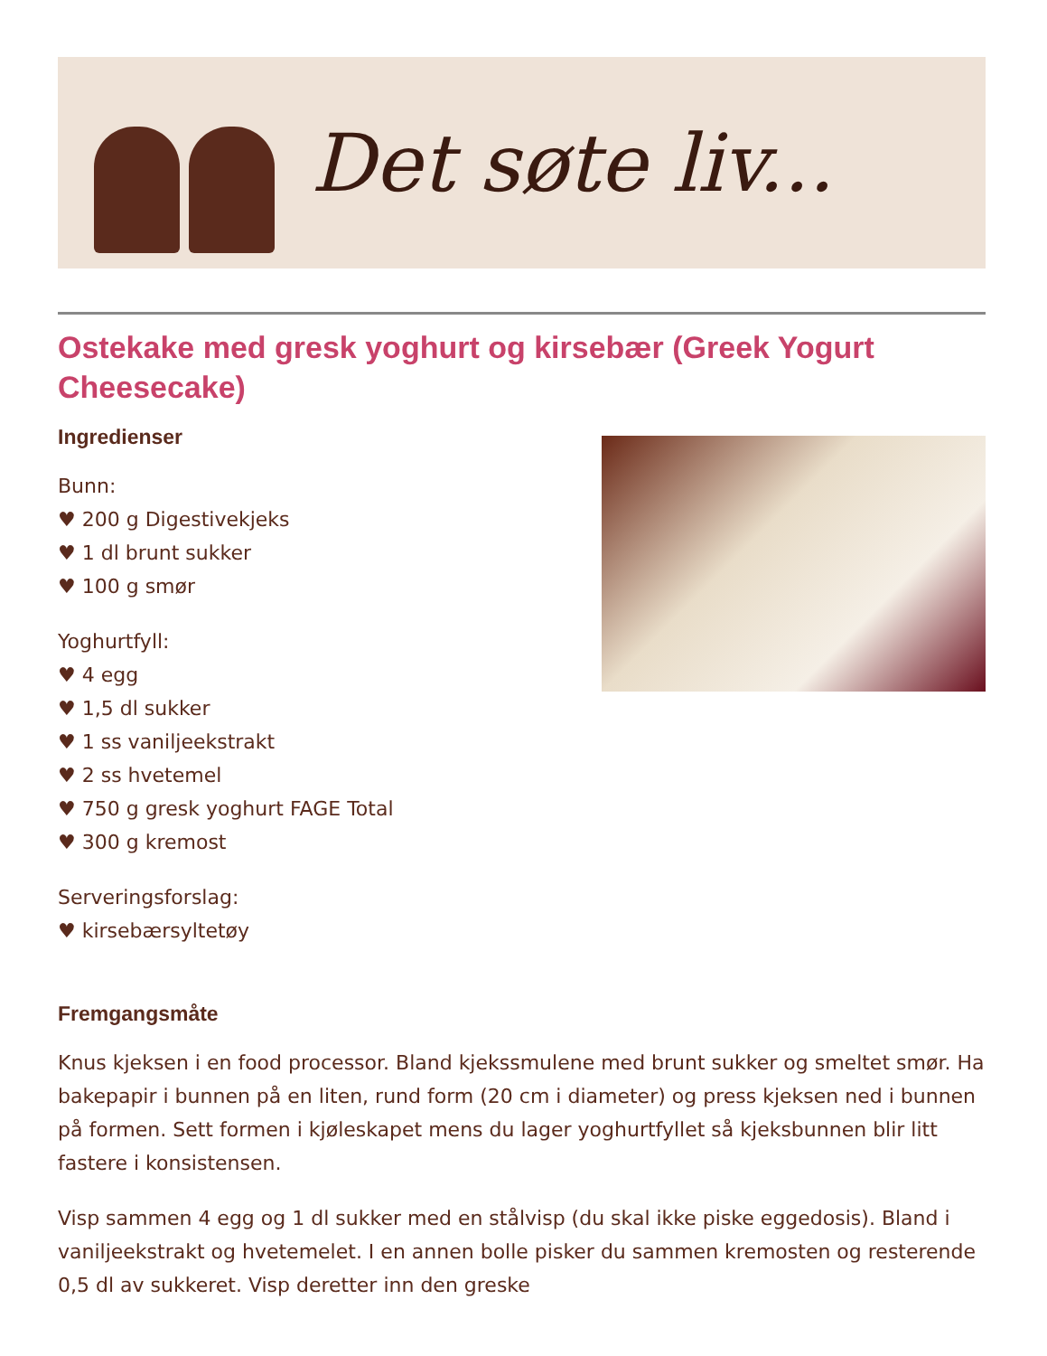Det søte liv...
Ostekake med gresk yoghurt og kirsebær (Greek Yogurt Cheesecake)
Ingredienser
Bunn:
♥ 200 g Digestivekjeks
♥ 1 dl brunt sukker
♥ 100 g smør
Yoghurtfyll:
♥ 4 egg
♥ 1,5 dl sukker
♥ 1 ss vaniljeekstrakt
♥ 2 ss hvetemel
♥ 750 g gresk yoghurt FAGE Total
♥ 300 g kremost
Serveringsforslag:
♥ kirsebærsyltetøy
Fremgangsmåte
Knus kjeksen i en food processor. Bland kjekssmulene med brunt sukker og smeltet smør. Ha bakepapir i bunnen på en liten, rund form (20 cm i diameter) og press kjeksen ned i bunnen på formen. Sett formen i kjøleskapet mens du lager yoghurtfyllet så kjeksbunnen blir litt fastere i konsistensen.
Visp sammen 4 egg og 1 dl sukker med en stålvisp (du skal ikke piske eggedosis). Bland i vaniljeekstrakt og hvetemelet. I en annen bolle pisker du sammen kremosten og resterende 0,5 dl av sukkeret. Visp deretter inn den greske